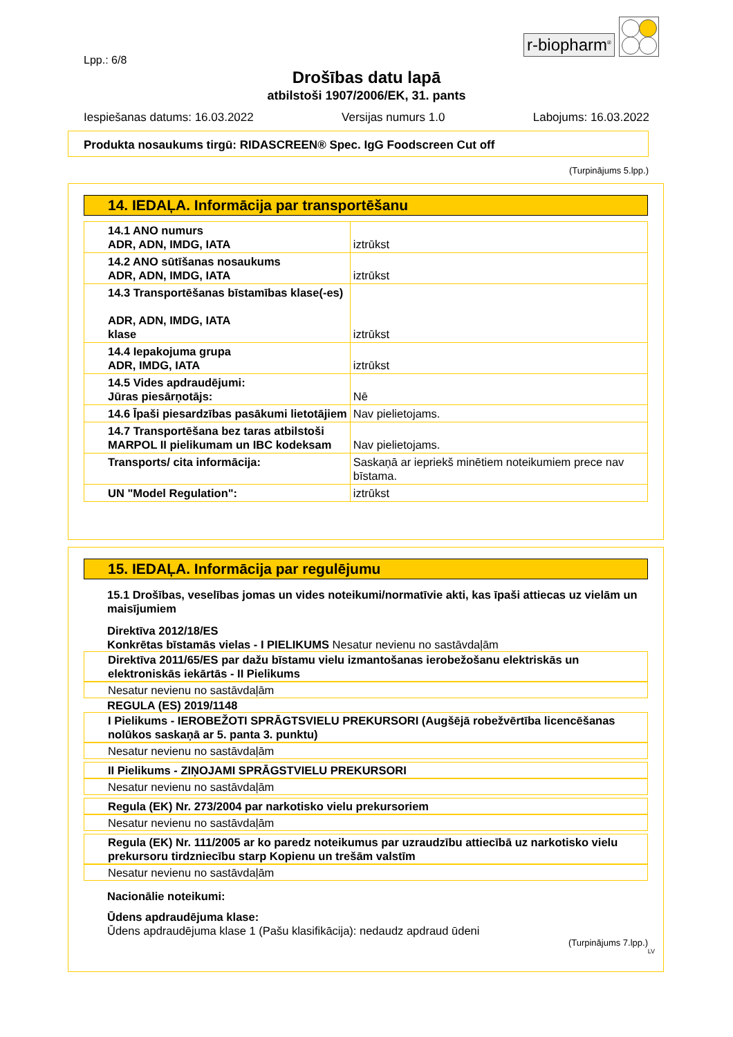r-biopharm<sup>®</sup>
Lpp.: 6/8
Drošības datu lapā
atbilstoši 1907/2006/EK, 31. pants
Iespiešanas datums: 16.03.2022 Versijas numurs 1.0 Labojums: 16.03.2022
Produkta nosaukums tirgū: RIDASCREEN® Spec. IgG Foodscreen Cut off
(Turpinājums 5.lpp.)
14. IEDAĻA. Informācija par transportēšanu
| 14.1 ANO numurs ADR, ADN, IMDG, IATA | iztrūkst |
| 14.2 ANO sūtīšanas nosaukums ADR, ADN, IMDG, IATA | iztrūkst |
| 14.3 Transportēšanas bīstamības klase(-es) ADR, ADN, IMDG, IATA klase | iztrūkst |
| 14.4 Iepakojuma grupa ADR, IMDG, IATA | iztrūkst |
| 14.5 Vides apdraudējumi: Jūras piesārņotājs: | Nē |
| 14.6 Īpaši piesardzības pasākumi lietotājiem | Nav pielietojams. |
| 14.7 Transportēšana bez taras atbilstoši MARPOL II pielikumam un IBC kodeksam | Nav pielietojams. |
| Transports/ cita informācija: | Saskaņā ar iepriekš minētiem noteikumiem prece nav bīstama. |
| UN "Model Regulation": | iztrūkst |
15. IEDAĻA. Informācija par regulējumu
15.1 Drošības, veselības jomas un vides noteikumi/normatīvie akti, kas īpaši attiecas uz vielām un maisījumiem
Direktīva 2012/18/ES
Konkrētas bīstamās vielas - I PIELIKUMS Nesatur nevienu no sastāvdaļām
Direktīva 2011/65/ES par dažu bīstamu vielu izmantošanas ierobežošanu elektriskās un elektroniskās iekārtās - II Pielikums
Nesatur nevienu no sastāvdaļām
REGULA (ES) 2019/1148
I Pielikums - IEROBEŽOTI SPRĀGTSVIELU PREKURSORI (Augšējā robežvērtība licencēšanas nolūkos saskaņā ar 5. panta 3. punktu)
Nesatur nevienu no sastāvdaļām
II Pielikums - ZIŅOJAMI SPRĀGSTVIELU PREKURSORI
Nesatur nevienu no sastāvdaļām
Regula (EK) Nr. 273/2004 par narkotisko vielu prekursoriem
Nesatur nevienu no sastāvdaļām
Regula (EK) Nr. 111/2005 ar ko paredz noteikumus par uzraudzību attiecībā uz narkotisko vielu prekursoru tirdzniecību starp Kopienu un trešām valstīm
Nesatur nevienu no sastāvdaļām
Nacionālie noteikumi:
Ūdens apdraudējuma klase:
Ūdens apdraudējuma klase 1 (Pašu klasifikācija): nedaudz apdraud ūdeni
(Turpinājums 7.lpp.)
LV